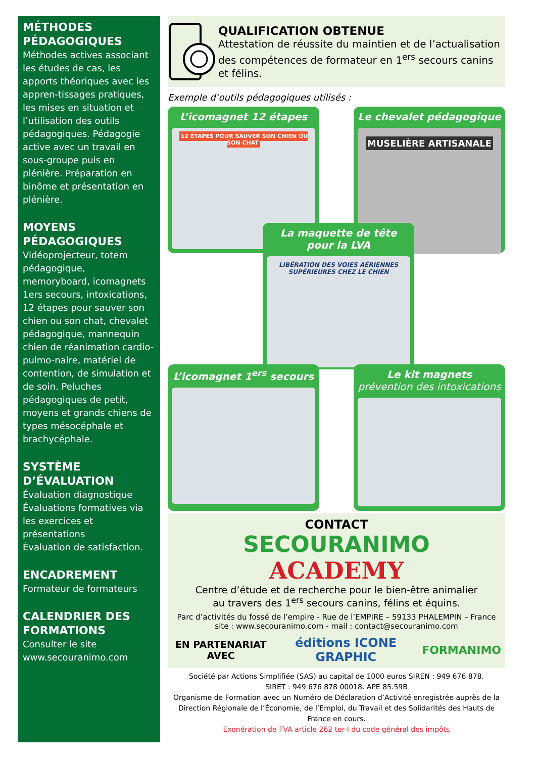MÉTHODES PÉDAGOGIQUES
Méthodes actives associant les études de cas, les apports théoriques avec les appren-tissages pratiques, les mises en situation et l’utilisation des outils pédagogiques. Pédagogie active avec un travail en sous-groupe puis en plénière. Préparation en binôme et présentation en plénière.
MOYENS PÉDAGOGIQUES
Vidéoprojecteur, totem pédagogique, memoryboard, icomagnets 1ers secours, intoxications, 12 étapes pour sauver son chien ou son chat, chevalet pédagogique, mannequin chien de réanimation cardio-pulmo-naire, matériel de contention, de simulation et de soin. Peluches pédagogiques de petit, moyens et grands chiens de types mésocéphale et brachycéphale.
SYSTÈME D’ÉVALUATION
Évaluation diagnostique
Évaluations formatives via les exercices et présentations
Évaluation de satisfaction.
ENCADREMENT
Formateur de formateurs
CALENDRIER DES FORMATIONS
Consulter le site www.secouranimo.com
QUALIFICATION OBTENUE
Attestation de réussite du maintien et de l’actualisation des compétences de formateur en 1<sup>ers</sup> secours canins et félins.
Exemple d’outils pédagogiques utilisés :
L’icomagnet 12 étapes
12 ÉTAPES POUR SAUVER SON CHIEN OU SON CHAT
Le chevalet pédagogique
MUSELIÈRE ARTISANALE
La maquette de tête pour la LVA
LIBÉRATION DES VOIES AÉRIENNES SUPÉRIEURES CHEZ LE CHIEN
L’icomagnet 1<sup>ers</sup> secours
Le kit magnets
prévention des intoxications
CONTACT
SECOURANIMO
ACADEMY
Centre d’étude et de recherche pour le bien-être animalier
au travers des 1<sup>ers</sup> secours canins, félins et équins.
Parc d’activités du fossé de l’empire - Rue de l’EMPIRE – 59133 PHALEMPIN – France
site : www.secouranimo.com - mail : contact@secouranimo.com
EN PARTENARIAT AVEC éditions ICONE GRAPHIC FORMANIMO
Société par Actions Simplifiée (SAS) au capital de 1000 euros SIREN : 949 676 878.
SIRET : 949 676 878 00018. APE 85.59B
Organisme de Formation avec un Numéro de Déclaration d’Activité enregistrée auprès de la Direction Régionale de l’Économie, de l’Emploi, du Travail et des Solidarités des Hauts de France en cours.
Exonération de TVA article 262 ter-I du code général des impôts